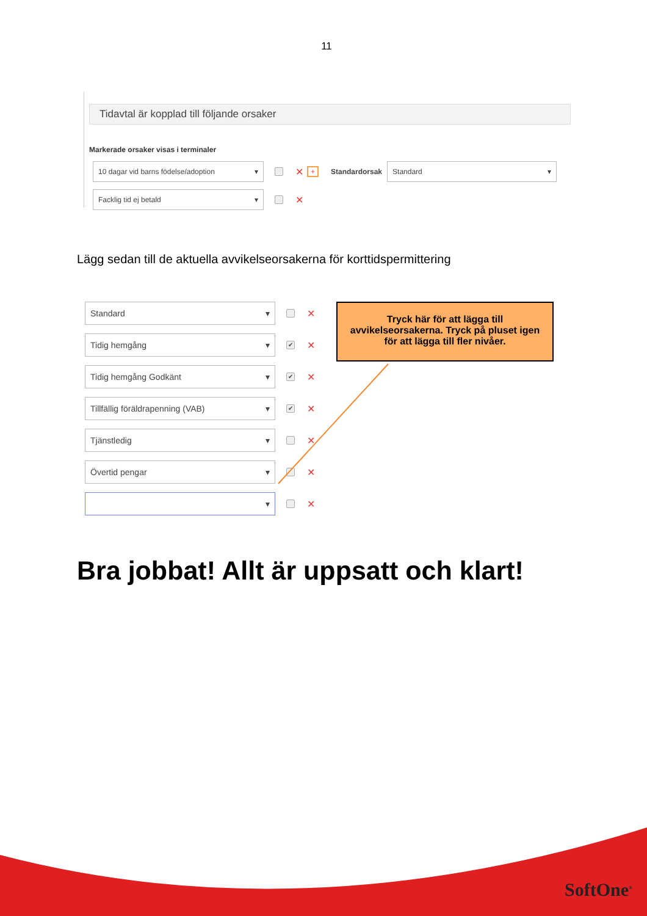11
Tidavtal är kopplad till följande orsaker
Markerade orsaker visas i terminaler
10 dagar vid barns födelse/adoption ▾
✕ + Standardorsak
Standard ▾
Facklig tid ej betald ▾
✕
Lägg sedan till de aktuella avvikelseorsakerna för korttidspermittering
Standard ▾
✕
Tidig hemgång ▾
✔
✕
Tidig hemgång Godkänt ▾
✔
✕
Tillfällig föräldrapenning (VAB) ▾
✔
✕
Tjänstledig ▾
✕
Övertid pengar ▾
✕
▾
✕
Tryck här för att lägga till
avvikelseorsakerna. Tryck på pluset igen
för att lägga till fler nivåer.
Bra jobbat! Allt är uppsatt och klart!
SoftOne<sup>®</sup>